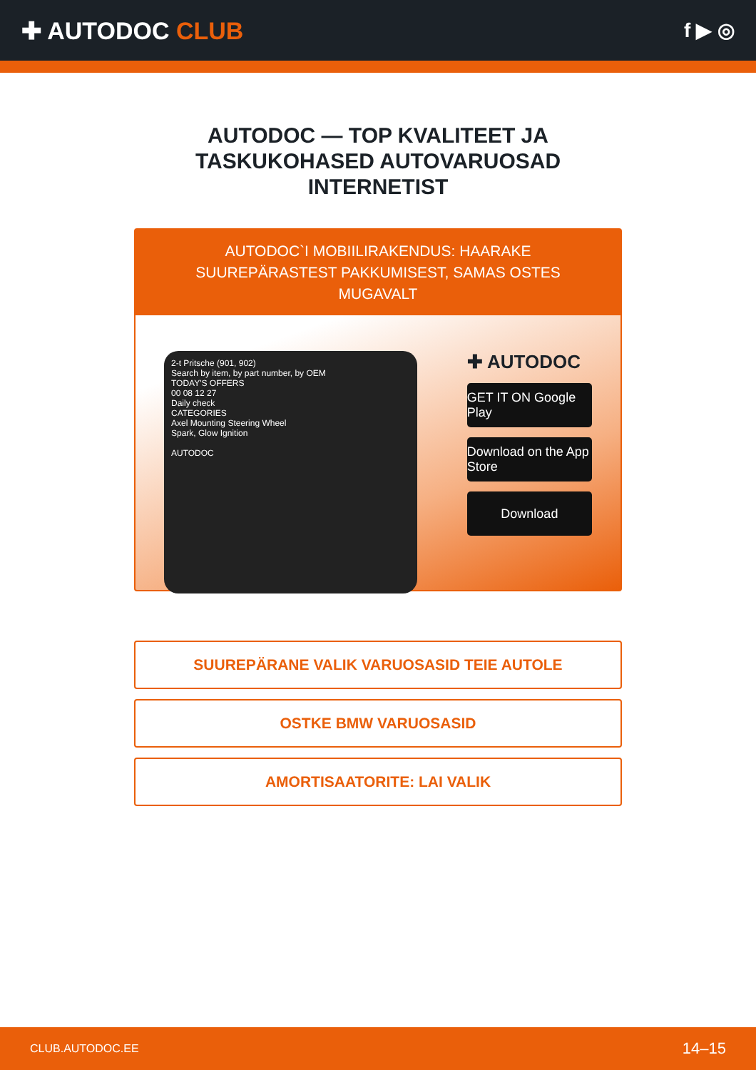✚ AUTODOC CLUB
f ▶ ◎
AUTODOC — TOP KVALITEET JA TASKUKOHASED AUTOVARUOSAD INTERNETIST
AUTODOC`I MOBIILIRAKENDUS: HAARAKE SUUREPÄRASTEST PAKKUMISEST, SAMAS OSTES MUGAVALT
2-t Pritsche (901, 902)
Search by item, by part number, by OEM
TODAY'S OFFERS
00 08 12 27
Daily check
CATEGORIES
Axel Mounting Steering Wheel
Spark, Glow Ignition
AUTODOC
✚ AUTODOC
GET IT ON Google Play
Download on the App Store
Download
SUUREPÄRANE VALIK VARUOSASID TEIE AUTOLE
OSTKE BMW VARUOSASID
AMORTISAATORITE: LAI VALIK
CLUB.AUTODOC.EE 14–15